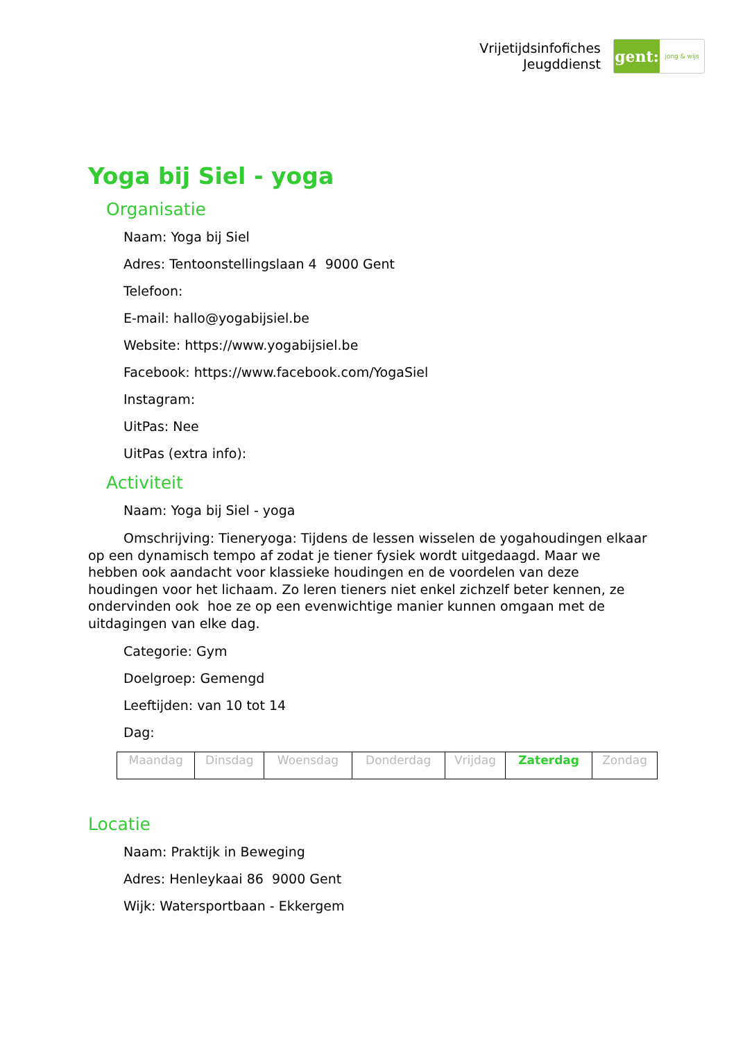Vrijetijdsinfofiches
Jeugddienst
gent:
jong & wijs
Yoga bij Siel - yoga
Organisatie
Naam: Yoga bij Siel
Adres: Tentoonstellingslaan 4 9000 Gent
Telefoon:
E-mail: hallo@yogabijsiel.be
Website: https://www.yogabijsiel.be
Facebook: https://www.facebook.com/YogaSiel
Instagram:
UitPas: Nee
UitPas (extra info):
Activiteit
Naam: Yoga bij Siel - yoga
Omschrijving: Tieneryoga: Tijdens de lessen wisselen de yogahoudingen elkaar op een dynamisch tempo af zodat je tiener fysiek wordt uitgedaagd. Maar we hebben ook aandacht voor klassieke houdingen en de voordelen van deze houdingen voor het lichaam. Zo leren tieners niet enkel zichzelf beter kennen, ze ondervinden ook hoe ze op een evenwichtige manier kunnen omgaan met de uitdagingen van elke dag.
Categorie: Gym
Doelgroep: Gemengd
Leeftijden: van 10 tot 14
Dag:
| Maandag | Dinsdag | Woensdag | Donderdag | Vrijdag | Zaterdag | Zondag |
Locatie
Naam: Praktijk in Beweging
Adres: Henleykaai 86 9000 Gent
Wijk: Watersportbaan - Ekkergem